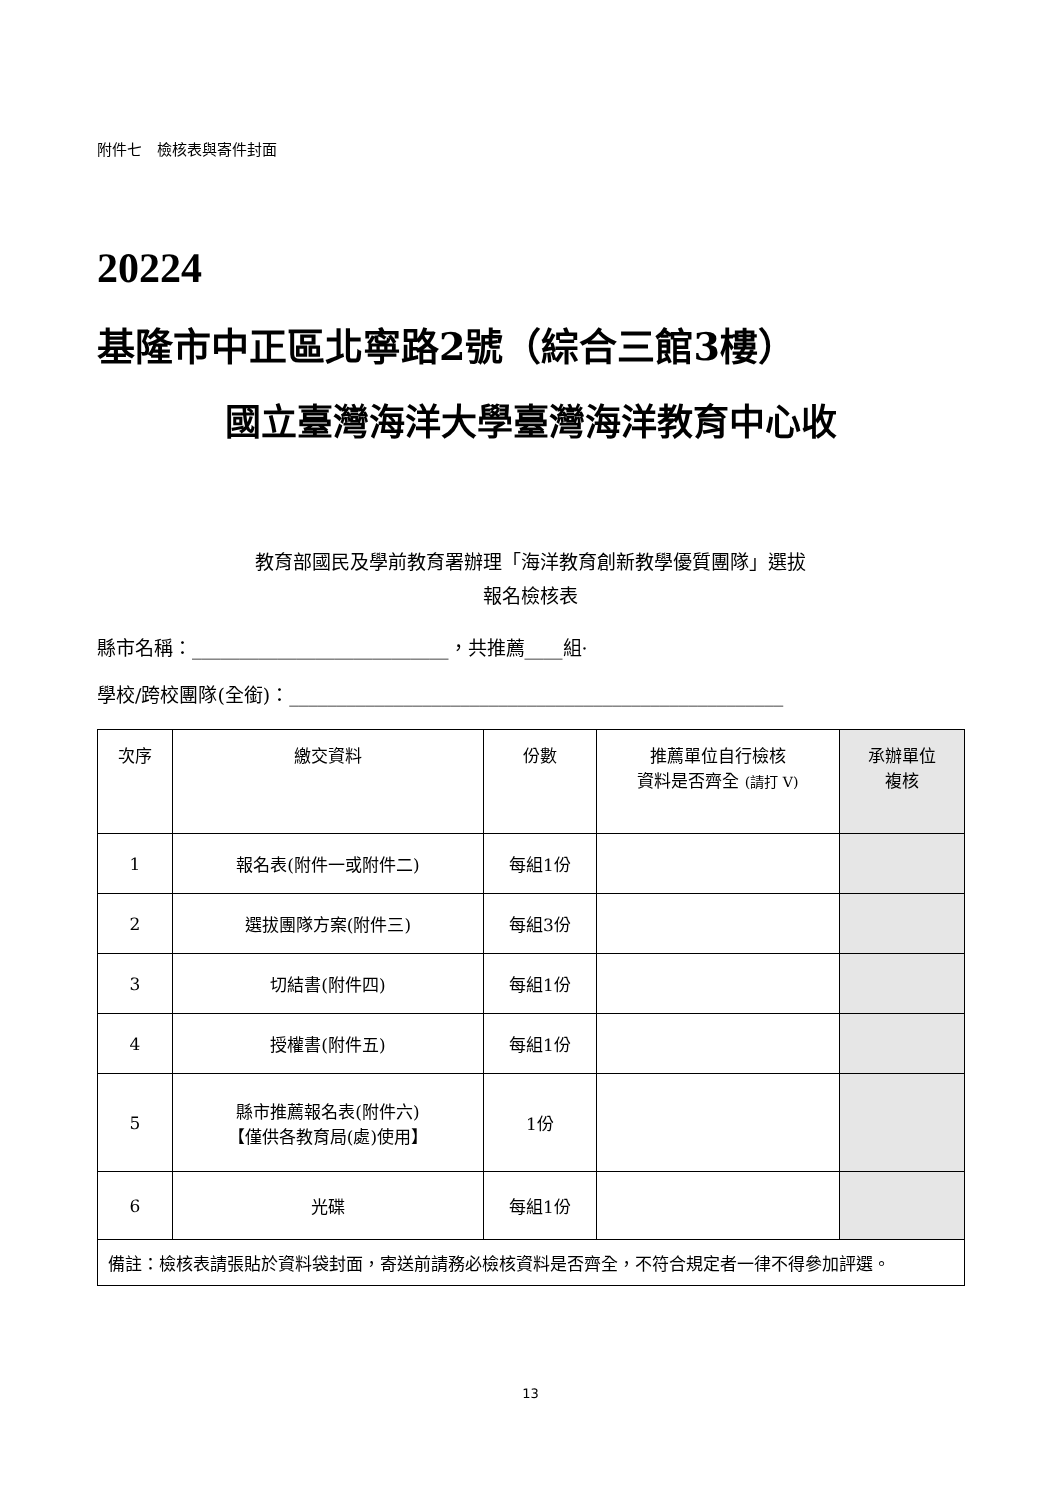附件七　檢核表與寄件封面
20224
基隆市中正區北寧路2號（綜合三館3樓）
國立臺灣海洋大學臺灣海洋教育中心收
教育部國民及學前教育署辦理「海洋教育創新教學優質團隊」選拔
報名檢核表
縣市名稱：___________________________，共推薦____組·
學校/跨校團隊(全銜)：____________________________________________________
| 次序 | 繳交資料 | 份數 | 推薦單位自行檢核 資料是否齊全 (請打 V) | 承辦單位 複核 |
| --- | --- | --- | --- | --- |
| 1 | 報名表(附件一或附件二) | 每組1份 | | |
| 2 | 選拔團隊方案(附件三) | 每組3份 | | |
| 3 | 切結書(附件四) | 每組1份 | | |
| 4 | 授權書(附件五) | 每組1份 | | |
| 5 | 縣市推薦報名表(附件六) 【僅供各教育局(處)使用】 | 1份 | | |
| 6 | 光碟 | 每組1份 | | |
| 備註：檢核表請張貼於資料袋封面，寄送前請務必檢核資料是否齊全，不符合規定者一律不得參加評選。 | | | | |
13